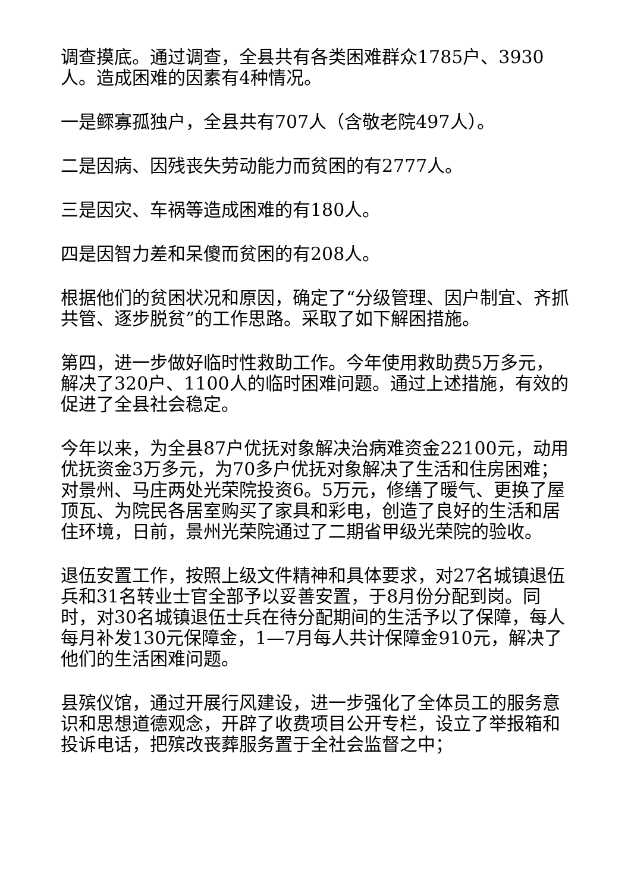调查摸底。通过调查，全县共有各类困难群众1785户、3930人。造成困难的因素有4种情况。
一是鳏寡孤独户，全县共有707人（含敬老院497人）。
二是因病、因残丧失劳动能力而贫困的有2777人。
三是因灾、车祸等造成困难的有180人。
四是因智力差和呆傻而贫困的有208人。
根据他们的贫困状况和原因，确定了“分级管理、因户制宜、齐抓共管、逐步脱贫”的工作思路。采取了如下解困措施。
第四，进一步做好临时性救助工作。今年使用救助费5万多元，解决了320户、1100人的临时困难问题。通过上述措施，有效的促进了全县社会稳定。
今年以来，为全县87户优抚对象解决治病难资金22100元，动用优抚资金3万多元，为70多户优抚对象解决了生活和住房困难；对景州、马庄两处光荣院投资6。5万元，修缮了暖气、更换了屋顶瓦、为院民各居室购买了家具和彩电，创造了良好的生活和居住环境，日前，景州光荣院通过了二期省甲级光荣院的验收。
退伍安置工作，按照上级文件精神和具体要求，对27名城镇退伍兵和31名转业士官全部予以妥善安置，于8月份分配到岗。同时，对30名城镇退伍士兵在待分配期间的生活予以了保障，每人每月补发130元保障金，1—7月每人共计保障金910元，解决了他们的生活困难问题。
县殡仪馆，通过开展行风建设，进一步强化了全体员工的服务意识和思想道德观念，开辟了收费项目公开专栏，设立了举报箱和投诉电话，把殡改丧葬服务置于全社会监督之中；